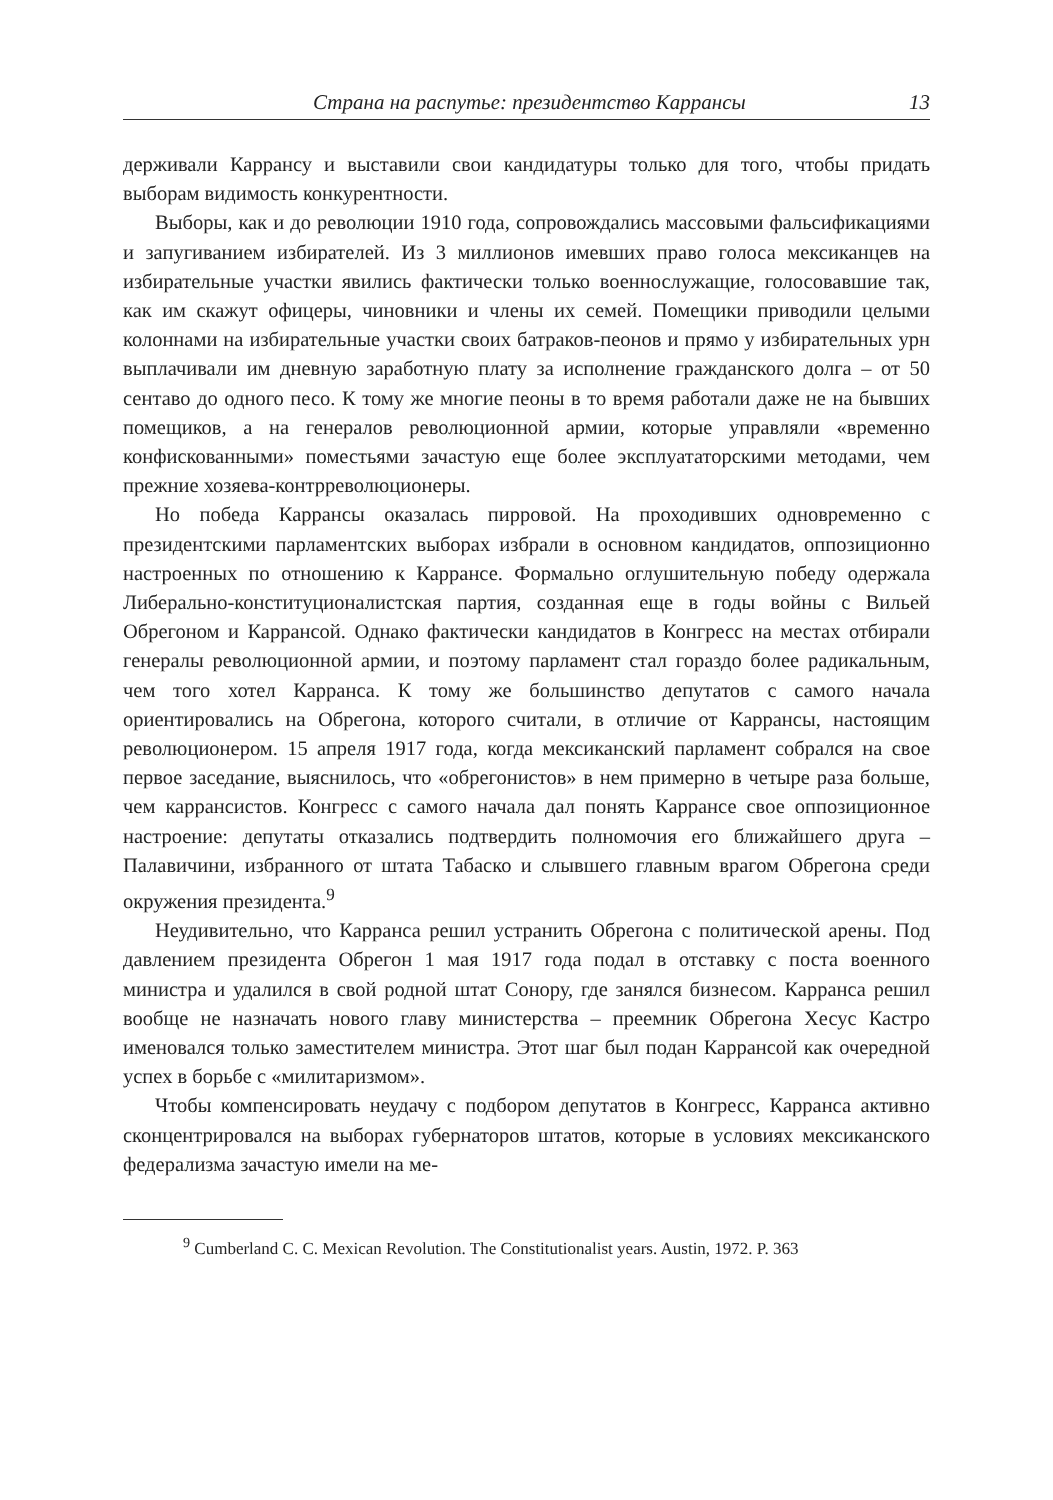Страна на распутье: президентство Каррансы 13
держивали Каррансу и выставили свои кандидатуры только для того, чтобы придать выборам видимость конкурентности.
Выборы, как и до революции 1910 года, сопровождались массовыми фальсификациями и запугиванием избирателей. Из 3 миллионов имевших право голоса мексиканцев на избирательные участки явились фактически только военнослужащие, голосовавшие так, как им скажут офицеры, чиновники и члены их семей. Помещики приводили целыми колоннами на избирательные участки своих батраков-пеонов и прямо у избирательных урн выплачивали им дневную заработную плату за исполнение гражданского долга – от 50 сентаво до одного песо. К тому же многие пеоны в то время работали даже не на бывших помещиков, а на генералов революционной армии, которые управляли «временно конфискованными» поместьями зачастую еще более эксплуататорскими методами, чем прежние хозяева-контрреволюционеры.
Но победа Каррансы оказалась пирровой. На проходивших одновременно с президентскими парламентских выборах избрали в основном кандидатов, оппозиционно настроенных по отношению к Каррансе. Формально оглушительную победу одержала Либерально-конституционалистская партия, созданная еще в годы войны с Вильей Обрегоном и Каррансой. Однако фактически кандидатов в Конгресс на местах отбирали генералы революционной армии, и поэтому парламент стал гораздо более радикальным, чем того хотел Карранса. К тому же большинство депутатов с самого начала ориентировались на Обрегона, которого считали, в отличие от Каррансы, настоящим революционером. 15 апреля 1917 года, когда мексиканский парламент собрался на свое первое заседание, выяснилось, что «обрегонистов» в нем примерно в четыре раза больше, чем каррансистов. Конгресс с самого начала дал понять Каррансе свое оппозиционное настроение: депутаты отказались подтвердить полномочия его ближайшего друга – Палавичини, избранного от штата Табаско и слывшего главным врагом Обрегона среди окружения президента.<sup>9</sup>
Неудивительно, что Карранса решил устранить Обрегона с политической арены. Под давлением президента Обрегон 1 мая 1917 года подал в отставку с поста военного министра и удалился в свой родной штат Сонору, где занялся бизнесом. Карранса решил вообще не назначать нового главу министерства – преемник Обрегона Хесус Кастро именовался только заместителем министра. Этот шаг был подан Каррансой как очередной успех в борьбе с «милитаризмом».
Чтобы компенсировать неудачу с подбором депутатов в Конгресс, Карранса активно сконцентрировался на выборах губернаторов штатов, которые в условиях мексиканского федерализма зачастую имели на ме-
<sup>9</sup> Cumberland C. C. Mexican Revolution. The Constitutionalist years. Austin, 1972. P. 363